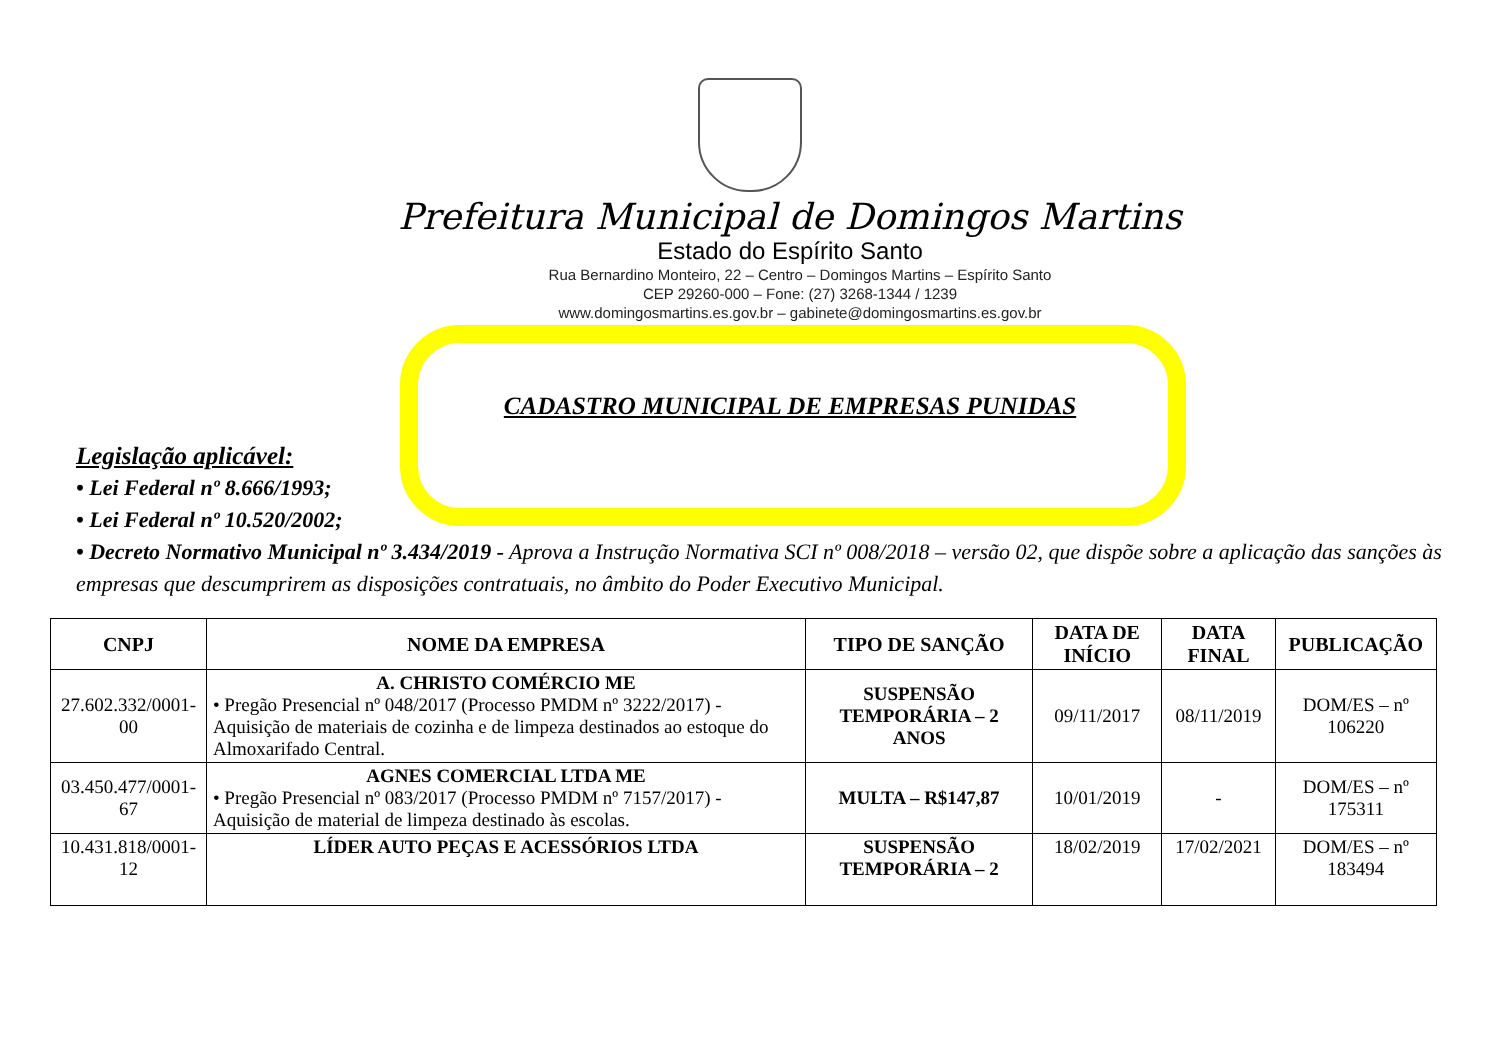Prefeitura Municipal de Domingos Martins
Estado do Espírito Santo
Rua Bernardino Monteiro, 22 – Centro – Domingos Martins – Espírito Santo
CEP 29260-000 – Fone: (27) 3268-1344 / 1239
www.domingosmartins.es.gov.br – gabinete@domingosmartins.es.gov.br
CADASTRO MUNICIPAL DE EMPRESAS PUNIDAS
Legislação aplicável:
• Lei Federal nº 8.666/1993;
• Lei Federal nº 10.520/2002;
• Decreto Normativo Municipal nº 3.434/2019 - Aprova a Instrução Normativa SCI nº 008/2018 – versão 02, que dispõe sobre a aplicação das sanções às empresas que descumprirem as disposições contratuais, no âmbito do Poder Executivo Municipal.
| CNPJ | NOME DA EMPRESA | TIPO DE SANÇÃO | DATA DE INÍCIO | DATA FINAL | PUBLICAÇÃO |
| --- | --- | --- | --- | --- | --- |
| 27.602.332/0001-00 | A. CHRISTO COMÉRCIO ME • Pregão Presencial nº 048/2017 (Processo PMDM nº 3222/2017) - Aquisição de materiais de cozinha e de limpeza destinados ao estoque do Almoxarifado Central. | SUSPENSÃO TEMPORÁRIA – 2 ANOS | 09/11/2017 | 08/11/2019 | DOM/ES – nº 106220 |
| 03.450.477/0001-67 | AGNES COMERCIAL LTDA ME • Pregão Presencial nº 083/2017 (Processo PMDM nº 7157/2017) - Aquisição de material de limpeza destinado às escolas. | MULTA – R$147,87 | 10/01/2019 | - | DOM/ES – nº 175311 |
| 10.431.818/0001-12 | LÍDER AUTO PEÇAS E ACESSÓRIOS LTDA | SUSPENSÃO TEMPORÁRIA – 2 | 18/02/2019 | 17/02/2021 | DOM/ES – nº 183494 |